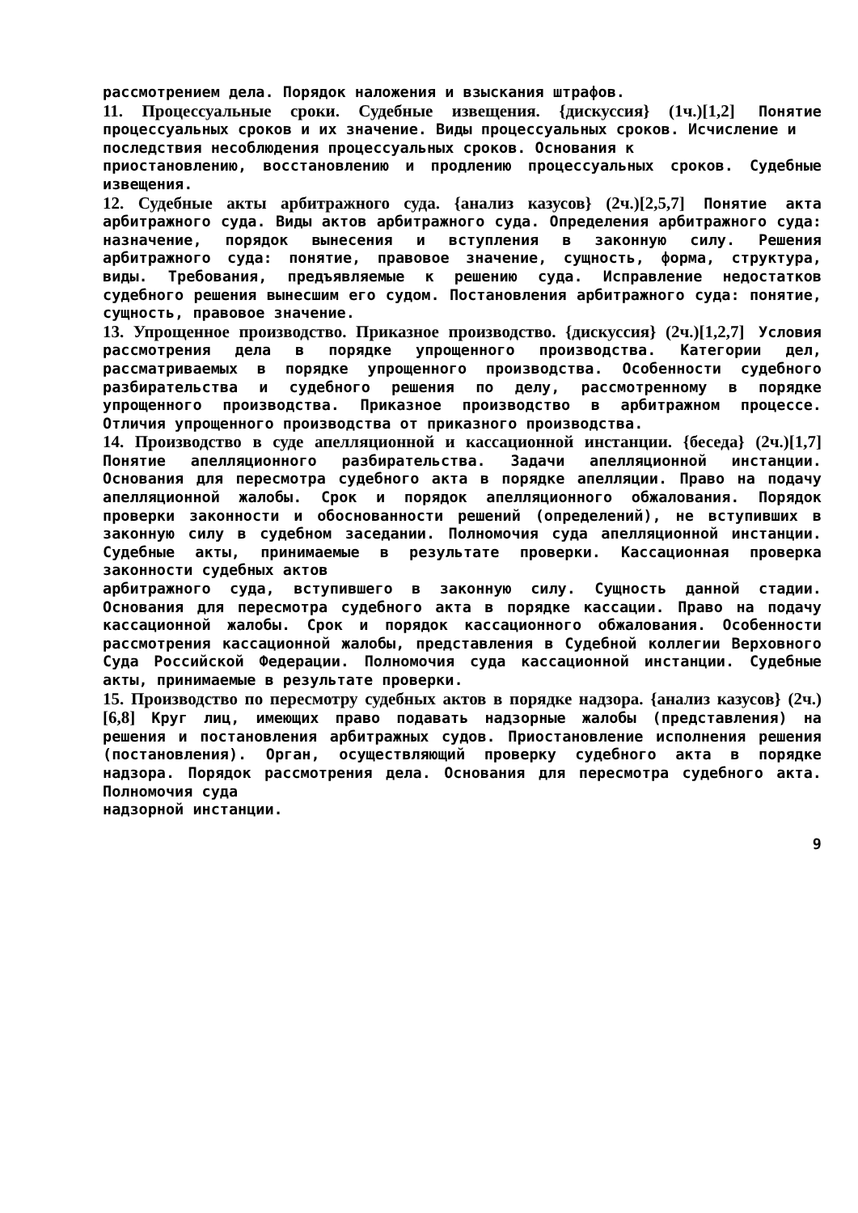рассмотрением дела. Порядок наложения и взыскания штрафов.
11. Процессуальные сроки. Судебные извещения. {дискуссия} (1ч.)[1,2] Понятие процессуальных сроков и их значение. Виды процессуальных сроков. Исчисление и
последствия несоблюдения процессуальных сроков. Основания к
приостановлению, восстановлению и продлению процессуальных сроков. Судебные извещения.
12. Судебные акты арбитражного суда. {анализ казусов} (2ч.)[2,5,7] Понятие акта арбитражного суда. Виды актов арбитражного суда. Определения арбитражного суда: назначение, порядок вынесения и вступления в законную силу. Решения арбитражного суда: понятие, правовое значение, сущность, форма, структура, виды. Требования, предъявляемые к решению суда. Исправление недостатков судебного решения вынесшим его судом. Постановления арбитражного суда: понятие, сущность, правовое значение.
13. Упрощенное производство. Приказное производство. {дискуссия} (2ч.)[1,2,7] Условия рассмотрения дела в порядке упрощенного производства. Категории дел, рассматриваемых в порядке упрощенного производства. Особенности судебного разбирательства и судебного решения по делу, рассмотренному в порядке упрощенного производства. Приказное производство в арбитражном процессе. Отличия упрощенного производства от приказного производства.
14. Производство в суде апелляционной и кассационной инстанции. {беседа} (2ч.)[1,7] Понятие апелляционного разбирательства. Задачи апелляционной инстанции. Основания для пересмотра судебного акта в порядке апелляции. Право на подачу апелляционной жалобы. Срок и порядок апелляционного обжалования. Порядок проверки законности и обоснованности решений (определений), не вступивших в законную силу в судебном заседании. Полномочия суда апелляционной инстанции. Судебные акты, принимаемые в результате проверки. Кассационная проверка законности судебных актов
арбитражного суда, вступившего в законную силу. Сущность данной стадии. Основания для пересмотра судебного акта в порядке кассации. Право на подачу кассационной жалобы. Срок и порядок кассационного обжалования. Особенности рассмотрения кассационной жалобы, представления в Судебной коллегии Верховного Суда Российской Федерации. Полномочия суда кассационной инстанции. Судебные акты, принимаемые в результате проверки.
15. Производство по пересмотру судебных актов в порядке надзора. {анализ казусов} (2ч.)[6,8] Круг лиц, имеющих право подавать надзорные жалобы (представления) на решения и постановления арбитражных судов. Приостановление исполнения решения (постановления). Орган, осуществляющий проверку судебного акта в порядке надзора. Порядок рассмотрения дела. Основания для пересмотра судебного акта. Полномочия суда
надзорной инстанции.
9